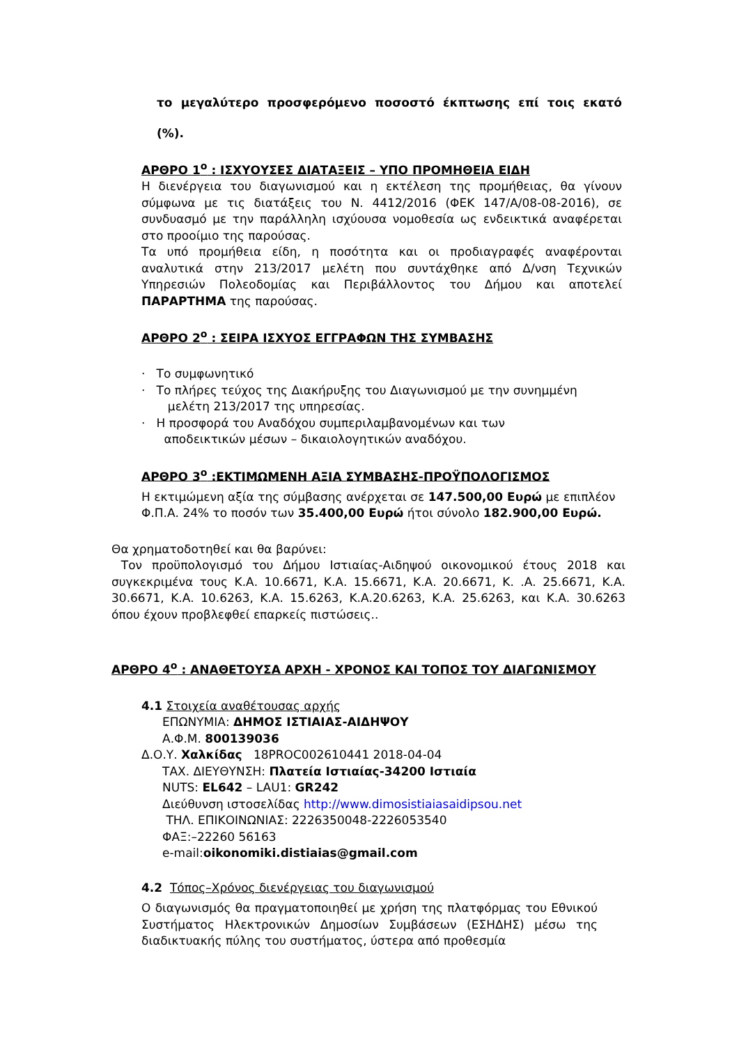το μεγαλύτερο προσφερόμενο ποσοστό έκπτωσης επί τοις εκατό (%).
ΑΡΘΡΟ 1<sup>ο</sup> : ΙΣΧΥΟΥΣΕΣ ΔΙΑΤΑΞΕΙΣ – ΥΠΟ ΠΡΟΜΗΘΕΙΑ ΕΙΔΗ
Η διενέργεια του διαγωνισμού και η εκτέλεση της προμήθειας, θα γίνουν σύμφωνα με τις διατάξεις του Ν. 4412/2016 (ΦΕΚ 147/Α/08-08-2016), σε συνδυασμό με την παράλληλη ισχύουσα νομοθεσία ως ενδεικτικά αναφέρεται στο προοίμιο της παρούσας.
Τα υπό προμήθεια είδη, η ποσότητα και οι προδιαγραφές αναφέρονται αναλυτικά στην 213/2017 μελέτη που συντάχθηκε από Δ/νση Τεχνικών Υπηρεσιών Πολεοδομίας και Περιβάλλοντος του Δήμου και αποτελεί ΠΑΡΑΡΤΗΜΑ της παρούσας.
ΑΡΘΡΟ 2<sup>ο</sup> : ΣΕΙΡΑ ΙΣΧΥΟΣ ΕΓΓΡΑΦΩΝ ΤΗΣ ΣΥΜΒΑΣΗΣ
· Το συμφωνητικό
· Το πλήρες τεύχος της Διακήρυξης του Διαγωνισμού με την συνημμένη
μελέτη 213/2017 της υπηρεσίας.
· Η προσφορά του Αναδόχου συμπεριλαμβανομένων και των
αποδεικτικών μέσων – δικαιολογητικών αναδόχου.
ΑΡΘΡΟ 3<sup>ο</sup> :ΕΚΤΙΜΩΜΕΝΗ ΑΞΙΑ ΣΥΜΒΑΣΗΣ-ΠΡΟΫΠΟΛΟΓΙΣΜΟΣ
Η εκτιμώμενη αξία της σύμβασης ανέρχεται σε 147.500,00 Ευρώ με επιπλέον Φ.Π.Α. 24% το ποσόν των 35.400,00 Ευρώ ήτοι σύνολο 182.900,00 Ευρώ.
Θα χρηματοδοτηθεί και θα βαρύνει:
Τον προϋπολογισμό του Δήμου Ιστιαίας-Αιδηψού οικονομικού έτους 2018 και συγκεκριμένα τους Κ.Α. 10.6671, Κ.Α. 15.6671, Κ.Α. 20.6671, Κ. .Α. 25.6671, Κ.Α. 30.6671, Κ.Α. 10.6263, Κ.Α. 15.6263, Κ.Α.20.6263, Κ.Α. 25.6263, και Κ.Α. 30.6263 όπου έχουν προβλεφθεί επαρκείς πιστώσεις..
ΑΡΘΡΟ 4<sup>ο</sup> : ΑΝΑΘΕΤΟΥΣΑ ΑΡΧΗ - ΧΡΟΝΟΣ ΚΑΙ ΤΟΠΟΣ ΤΟΥ ΔΙΑΓΩΝΙΣΜΟΥ
4.1 Στοιχεία αναθέτουσας αρχής
ΕΠΩΝΥΜΙΑ: ΔΗΜΟΣ ΙΣΤΙΑΙΑΣ-ΑΙΔΗΨΟΥ
Α.Φ.Μ. 800139036
Δ.Ο.Υ. Χαλκίδας 18PROC002610441 2018-04-04
ΤΑΧ. ΔΙΕΥΘΥΝΣΗ: Πλατεία Ιστιαίας-34200 Ιστιαία
NUTS: EL642 – LAU1: GR242
Διεύθυνση ιστοσελίδας http://www.dimosistiaiasaidipsou.net
ΤΗΛ. ΕΠΙΚΟΙΝΩΝΙΑΣ: 2226350048-2226053540
ΦΑΞ:–22260 56163
e-mail:oikonomiki.distiaias@gmail.com
4.2 Τόπος–Χρόνος διενέργειας του διαγωνισμού
Ο διαγωνισμός θα πραγματοποιηθεί με χρήση της πλατφόρμας του Εθνικού Συστήματος Ηλεκτρονικών Δημοσίων Συμβάσεων (ΕΣΗΔΗΣ) μέσω της διαδικτυακής πύλης του συστήματος, ύστερα από προθεσμία